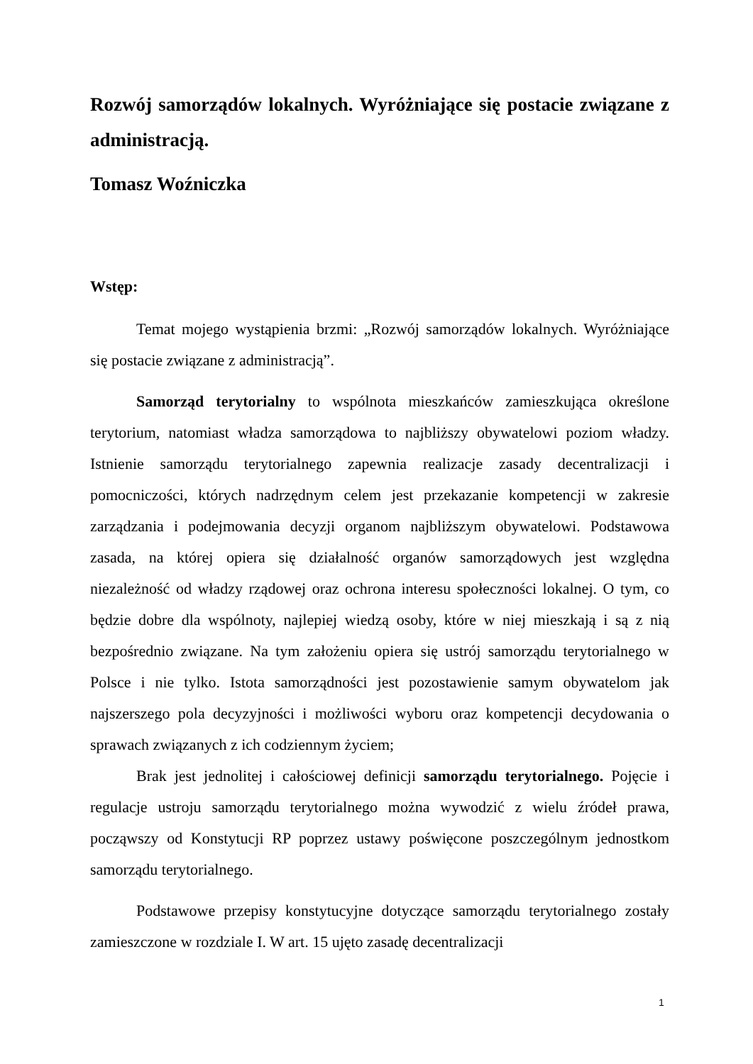Rozwój samorządów lokalnych. Wyróżniające się postacie związane z administracją.
Tomasz Woźniczka
Wstęp:
Temat mojego wystąpienia brzmi: „Rozwój samorządów lokalnych. Wyróżniające się postacie związane z administracją”.
Samorząd terytorialny to wspólnota mieszkańców zamieszkująca określone terytorium, natomiast władza samorządowa to najbliższy obywatelowi poziom władzy. Istnienie samorządu terytorialnego zapewnia realizacje zasady decentralizacji i pomocniczości, których nadrzędnym celem jest przekazanie kompetencji w zakresie zarządzania i podejmowania decyzji organom najbliższym obywatelowi. Podstawowa zasada, na której opiera się działalność organów samorządowych jest względna niezależność od władzy rządowej oraz ochrona interesu społeczności lokalnej. O tym, co będzie dobre dla wspólnoty, najlepiej wiedzą osoby, które w niej mieszkają i są z nią bezpośrednio związane. Na tym założeniu opiera się ustrój samorządu terytorialnego w Polsce i nie tylko. Istota samorządności jest pozostawienie samym obywatelom jak najszerszego pola decyzyjności i możliwości wyboru oraz kompetencji decydowania o sprawach związanych z ich codziennym życiem;
Brak jest jednolitej i całościowej definicji samorządu terytorialnego. Pojęcie i regulacje ustroju samorządu terytorialnego można wywodzić z wielu źródeł prawa, począwszy od Konstytucji RP poprzez ustawy poświęcone poszczególnym jednostkom samorządu terytorialnego.
Podstawowe przepisy konstytucyjne dotyczące samorządu terytorialnego zostały zamieszczone w rozdziale I. W art. 15 ujęto zasadę decentralizacji
1